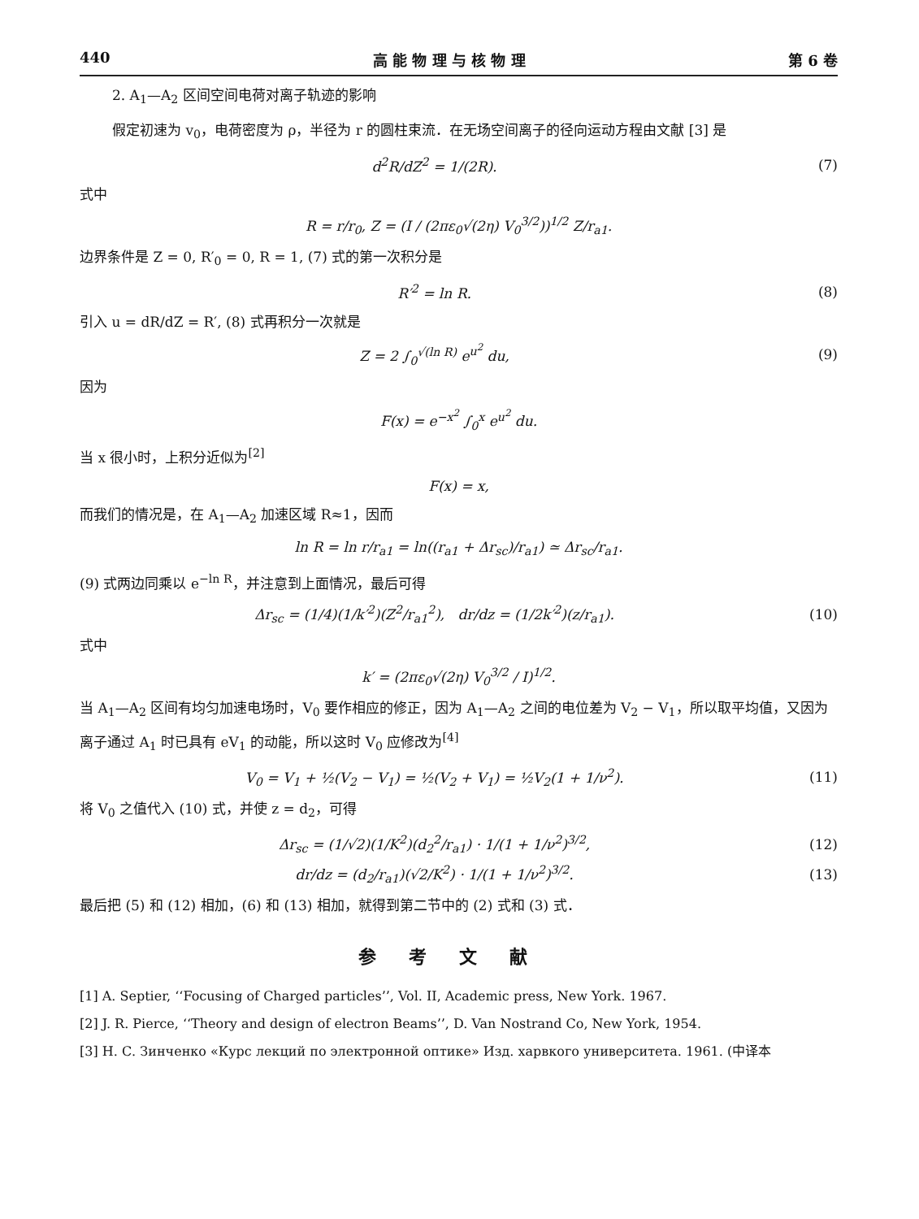440 高 能 物 理 与 核 物 理 第 6 卷
2. A<sub>1</sub>—A<sub>2</sub> 区间空间电荷对离子轨迹的影响
假定初速为 v<sub>0</sub>，电荷密度为 ρ，半径为 r 的圆柱束流．在无场空间离子的径向运动方程由文献 [3] 是
d<sup>2</sup>R/dZ<sup>2</sup> = 1/(2R). (7)
式中
R = r/r<sub>0</sub>, Z = (I / (2πε<sub>0</sub>√(2η) V<sub>0</sub><sup>3/2</sup>))<sup>1/2</sup> Z/r<sub>a1</sub>.
边界条件是 Z = 0, R′<sub>0</sub> = 0, R = 1, (7) 式的第一次积分是
R′<sup>2</sup> = ln R. (8)
引入 u = dR/dZ = R′, (8) 式再积分一次就是
Z = 2 ∫<sub>0</sub><sup>√(ln R)</sup> e<sup>u<sup>2</sup></sup> du, (9)
因为
F(x) = e<sup>−x<sup>2</sup></sup> ∫<sub>0</sub><sup>x</sup> e<sup>u<sup>2</sup></sup> du.
当 x 很小时，上积分近似为<sup>[2]</sup>
F(x) = x,
而我们的情况是，在 A<sub>1</sub>—A<sub>2</sub> 加速区域 R≈1，因而
ln R = ln r/r<sub>a1</sub> = ln((r<sub>a1</sub> + Δr<sub>sc</sub>)/r<sub>a1</sub>) ≃ Δr<sub>sc</sub>/r<sub>a1</sub>.
(9) 式两边同乘以 e<sup>−ln R</sup>，并注意到上面情况，最后可得
Δr<sub>sc</sub> = (1/4)(1/k′<sup>2</sup>)(Z<sup>2</sup>/r<sub>a1</sub><sup>2</sup>), dr/dz = (1/2k′<sup>2</sup>)(z/r<sub>a1</sub>). (10)
式中
k′ = (2πε<sub>0</sub>√(2η) V<sub>0</sub><sup>3/2</sup> / I)<sup>1/2</sup>.
当 A<sub>1</sub>—A<sub>2</sub> 区间有均匀加速电场时，V<sub>0</sub> 要作相应的修正，因为 A<sub>1</sub>—A<sub>2</sub> 之间的电位差为 V<sub>2</sub> − V<sub>1</sub>，所以取平均值，又因为离子通过 A<sub>1</sub> 时已具有 eV<sub>1</sub> 的动能，所以这时 V<sub>0</sub> 应修改为<sup>[4]</sup>
V<sub>0</sub> = V<sub>1</sub> + ½(V<sub>2</sub> − V<sub>1</sub>) = ½(V<sub>2</sub> + V<sub>1</sub>) = ½V<sub>2</sub>(1 + 1/ν<sup>2</sup>). (11)
将 V<sub>0</sub> 之值代入 (10) 式，并使 z = d<sub>2</sub>，可得
Δr<sub>sc</sub> = (1/√2)(1/K<sup>2</sup>)(d<sub>2</sub><sup>2</sup>/r<sub>a1</sub>) · 1/(1 + 1/ν<sup>2</sup>)<sup>3/2</sup>, (12)
dr/dz = (d<sub>2</sub>/r<sub>a1</sub>)(√2/K<sup>2</sup>) · 1/(1 + 1/ν<sup>2</sup>)<sup>3/2</sup>. (13)
最后把 (5) 和 (12) 相加，(6) 和 (13) 相加，就得到第二节中的 (2) 式和 (3) 式．
参考文献
[1] A. Septier, ‘‘Focusing of Charged particles’’, Vol. II, Academic press, New York. 1967.
[2] J. R. Pierce, ‘‘Theory and design of electron Beams’’, D. Van Nostrand Co, New York, 1954.
[3] Н. С. Зинченко «Курс лекций по электронной оптике» Изд. харвкого университета. 1961. (中译本